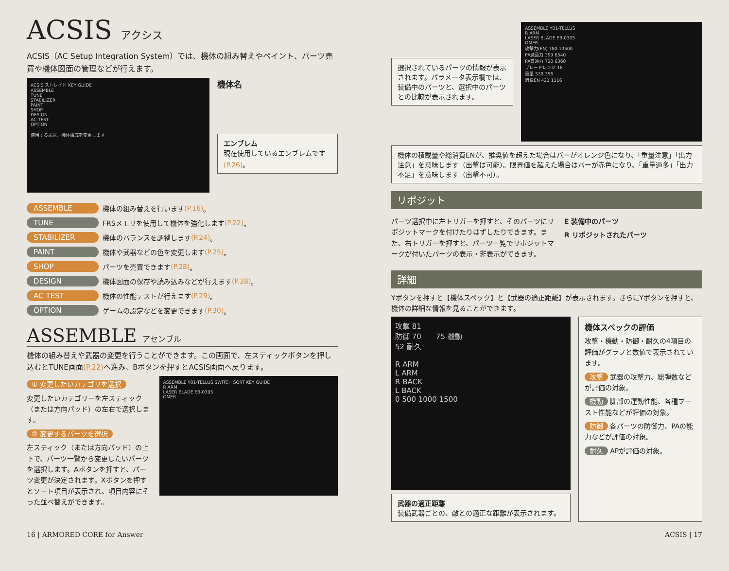ACSIS アクシス
ACSIS（AC Setup Integration System）では、機体の組み替えやペイント、パーツ売買や機体図面の管理などが行えます。
ACSIS ストレイド KEY GUIDE
ASSEMBLE
TUNE
STABILIZER
PAINT
SHOP
DESIGN
AC TEST
OPTION
使用する武器、機体構成を変更します
機体名
エンブレム
現在使用しているエンブレムです(P.26)。
ASSEMBLE 機体の組み替えを行います (P.16) 。
TUNE FRSメモリを使用して機体を強化します (P.22) 。
STABILIZER 機体のバランスを調整します (P.24) 。
PAINT 機体や武器などの色を変更します (P.25) 。
SHOP パーツを売買できます (P.28) 。
DESIGN 機体図面の保存や読み込みなどが行えます (P.28) 。
AC TEST 機体の性能テストが行えます (P.29) 。
OPTION ゲームの設定などを変更できます (P.30) 。
ASSEMBLE アセンブル
機体の組み替えや武器の変更を行うことができます。この画面で、左スティックボタンを押し込むとTUNE画面(P.22) へ進み、Bボタンを押すとACSIS画面へ戻ります。
① 変更したいカテゴリを選択
変更したいカテゴリーを左スティック（または方向パッド）の左右で選択します。
② 変更するパーツを選択
左スティック（または方向パッド）の上下で、パーツ一覧から変更したいパーツを選択します。Aボタンを押すと、パーツ変更が決定されます。Xボタンを押すとソート項目が表示され、項目内容にそった並べ替えができます。
ASSEMBLE Y01-TELLUS SWITCH SORT KEY GUIDE
R ARM
LASER BLADE EB-0305
OMER
選択されているパーツの情報が表示されます。パラメータ表示欄では、装備中のパーツと、選択中のパーツとの比較が表示されます。
ASSEMBLE Y01-TELLUS
R ARM
LASER BLADE EB-0305
OMER
攻撃力(EN) 780 10500
PA減衰力 399 6540
PA貫通力 720 6360
ブレードレンジ 18
重量 539 355
消費EN 421 1116
機体の積載量や総消費ENが、推奨値を超えた場合はバーがオレンジ色になり、「重量注意」「出力注意」を意味します（出撃は可能）。限界値を超えた場合はバーが赤色になり、「重量過多」「出力不足」を意味します（出撃不可）。
リポジット
パーツ選択中に左トリガーを押すと、そのパーツにリポジットマークを付けたりはずしたりできます。また、右トリガーを押すと、パーツ一覧でリポジットマークが付いたパーツの表示・非表示ができます。
E 装備中のパーツ
R リポジットされたパーツ
詳細
Yボタンを押すと【機体スペック】と【武器の適正距離】が表示されます。さらにYボタンを押すと、機体の詳細な情報を見ることができます。
攻撃 81
防御 70　　75 機動
52 耐久
R ARM
L ARM
R BACK
L BACK
0 500 1000 1500
武器の適正距離
装備武器ごとの、敵との適正な距離が表示されます。
機体スペックの評価
攻撃・機動・防御・耐久の4項目の評価がグラフと数値で表示されています。
攻撃 武器の攻撃力、総弾数などが評価の対象。
機動 脚部の運動性能、各種ブースト性能などが評価の対象。
防御 各パーツの防御力、PAの能力などが評価の対象。
耐久 APが評価の対象。
16 | ARMORED CORE for Answer ACSIS | 17